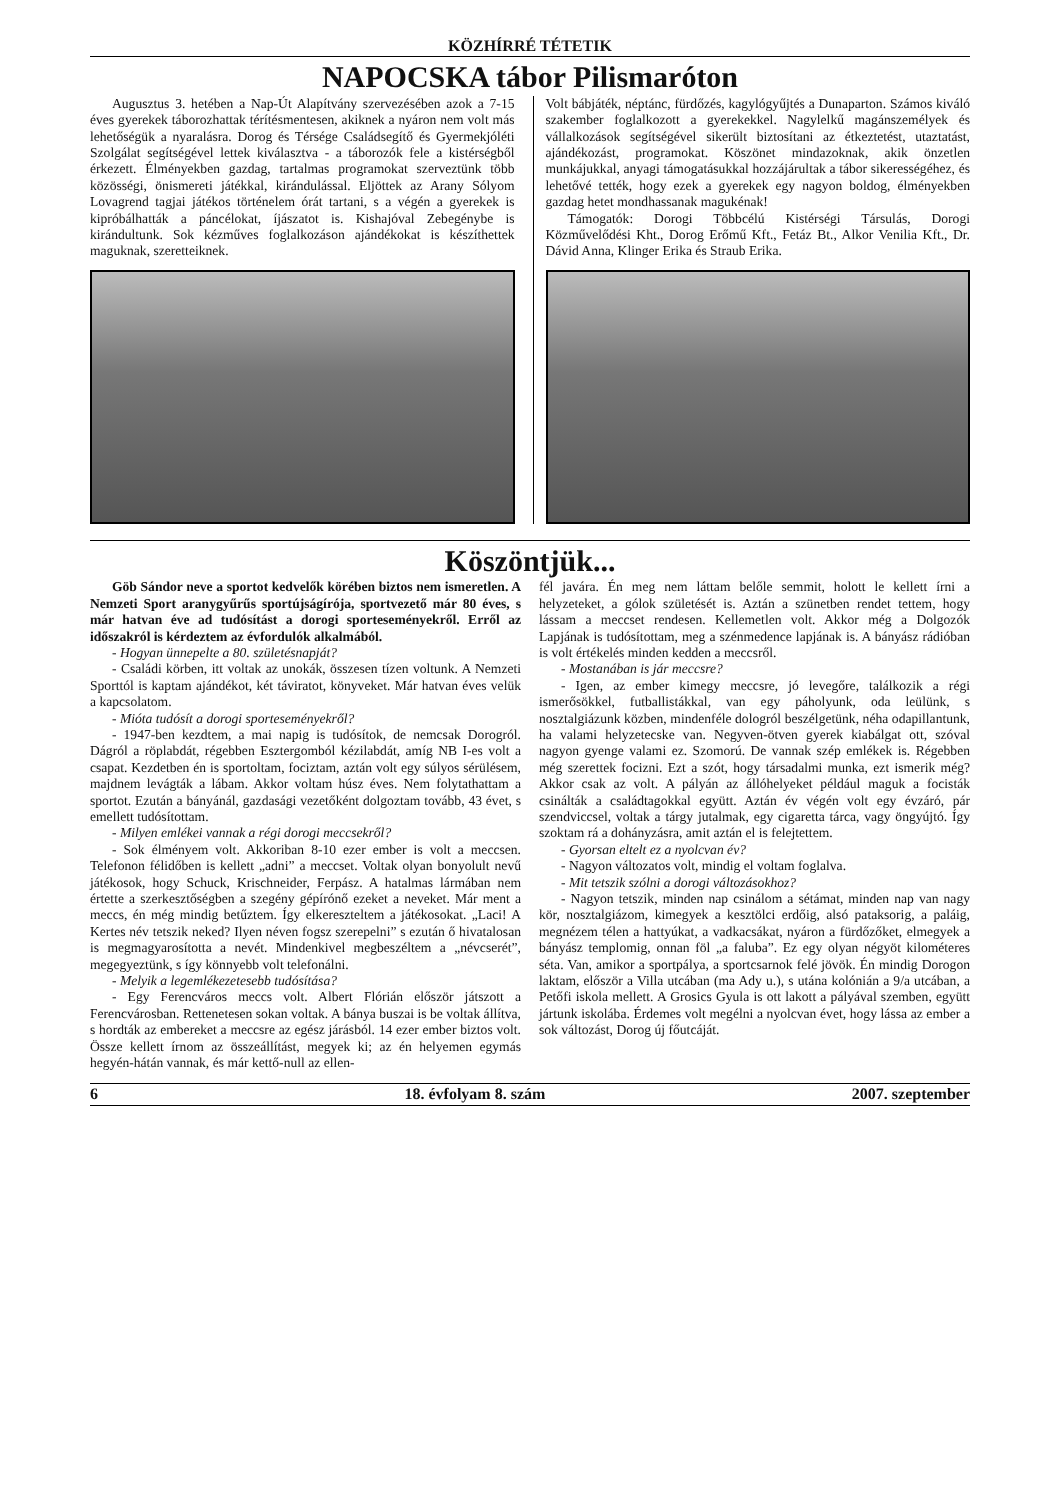KÖZHÍRRÉ TÉTETIK
NAPOCSKA tábor Pilismaróton
Augusztus 3. hetében a Nap-Út Alapítvány szervezésében azok a 7-15 éves gyerekek táborozhattak térítésmentesen, akiknek a nyáron nem volt más lehetőségük a nyaralásra. Dorog és Térsége Családsegítő és Gyermekjóléti Szolgálat segítségével lettek kiválasztva - a táborozók fele a kistérségből érkezett. Élményekben gazdag, tartalmas programokat szerveztünk több közösségi, önismereti játékkal, kirándulással. Eljöttek az Arany Sólyom Lovagrend tagjai játékos történelem órát tartani, s a végén a gyerekek is kipróbálhatták a páncélokat, íjászatot is. Kishajóval Zebegénybe is kirándultunk. Sok kézműves foglalkozáson ajándékokat is készíthettek maguknak, szeretteiknek.
Volt bábjáték, néptánc, fürdőzés, kagylógyűjtés a Dunaparton. Számos kiváló szakember foglalkozott a gyerekekkel. Nagylelkű magánszemélyek és vállalkozások segítségével sikerült biztosítani az étkeztetést, utaztatást, ajándékozást, programokat. Köszönet mindazoknak, akik önzetlen munkájukkal, anyagi támogatásukkal hozzájárultak a tábor sikerességéhez, és lehetővé tették, hogy ezek a gyerekek egy nagyon boldog, élményekben gazdag hetet mondhassanak magukénak!
Támogatók: Dorogi Többcélú Kistérségi Társulás, Dorogi Közművelődési Kht., Dorog Erőmű Kft., Fetáz Bt., Alkor Venilia Kft., Dr. Dávid Anna, Klinger Erika és Straub Erika.
Köszöntjük...
Göb Sándor neve a sportot kedvelők körében biztos nem ismeretlen. A Nemzeti Sport aranygyűrűs sportújságírója, sportvezető már 80 éves, s már hatvan éve ad tudósítást a dorogi sporteseményekről. Erről az időszakról is kérdeztem az évfordulók alkalmából.
- Hogyan ünnepelte a 80. születésnapját?
- Családi körben, itt voltak az unokák, összesen tízen voltunk. A Nemzeti Sporttól is kaptam ajándékot, két táviratot, könyveket. Már hatvan éves velük a kapcsolatom.
- Mióta tudósít a dorogi sporteseményekről?
- 1947-ben kezdtem, a mai napig is tudósítok, de nemcsak Dorogról. Dágról a röplabdát, régebben Esztergomból kézilabdát, amíg NB I-es volt a csapat. Kezdetben én is sportoltam, fociztam, aztán volt egy súlyos sérülésem, majdnem levágták a lábam. Akkor voltam húsz éves. Nem folytathattam a sportot. Ezután a bányánál, gazdasági vezetőként dolgoztam tovább, 43 évet, s emellett tudósítottam.
- Milyen emlékei vannak a régi dorogi meccsekről?
- Sok élményem volt. Akkoriban 8-10 ezer ember is volt a meccsen. Telefonon félidőben is kellett „adni” a meccset. Voltak olyan bonyolult nevű játékosok, hogy Schuck, Krischneider, Ferpász. A hatalmas lármában nem értette a szerkesztőségben a szegény gépírónő ezeket a neveket. Már ment a meccs, én még mindig betűztem. Így elkereszteltem a játékosokat. „Laci! A Kertes név tetszik neked? Ilyen néven fogsz szerepelni” s ezután ő hivatalosan is megmagyarosította a nevét. Mindenkivel megbeszéltem a „névcserét”, megegyeztünk, s így könnyebb volt telefonálni.
- Melyik a legemlékezetesebb tudósítása?
- Egy Ferencváros meccs volt. Albert Flórián először játszott a Ferencvárosban. Rettenetesen sokan voltak. A bánya buszai is be voltak állítva, s hordták az embereket a meccsre az egész járásból. 14 ezer ember biztos volt. Össze kellett írnom az összeállítást, megyek ki; az én helyemen egymás hegyén-hátán vannak, és már kettő-null az ellen-
fél javára. Én meg nem láttam belőle semmit, holott le kellett írni a helyzeteket, a gólok születését is. Aztán a szünetben rendet tettem, hogy lássam a meccset rendesen. Kellemetlen volt. Akkor még a Dolgozók Lapjának is tudósítottam, meg a szénmedence lapjának is. A bányász rádióban is volt értékelés minden kedden a meccsről.
- Mostanában is jár meccsre?
- Igen, az ember kimegy meccsre, jó levegőre, találkozik a régi ismerősökkel, futballistákkal, van egy páholyunk, oda leülünk, s nosztalgiázunk közben, mindenféle dologról beszélgetünk, néha odapillantunk, ha valami helyzetecske van. Negyven-ötven gyerek kiabálgat ott, szóval nagyon gyenge valami ez. Szomorú. De vannak szép emlékek is. Régebben még szerettek focizni. Ezt a szót, hogy társadalmi munka, ezt ismerik még? Akkor csak az volt. A pályán az állóhelyeket például maguk a focisták csinálták a családtagokkal együtt. Aztán év végén volt egy évzáró, pár szendviccsel, voltak a tárgy jutalmak, egy cigaretta tárca, vagy öngyújtó. Így szoktam rá a dohányzásra, amit aztán el is felejtettem.
- Gyorsan eltelt ez a nyolcvan év?
- Nagyon változatos volt, mindig el voltam foglalva.
- Mit tetszik szólni a dorogi változásokhoz?
- Nagyon tetszik, minden nap csinálom a sétámat, minden nap van nagy kör, nosztalgiázom, kimegyek a kesztölci erdőig, alsó pataksorig, a paláig, megnézem télen a hattyúkat, a vadkacsákat, nyáron a fürdőzőket, elmegyek a bányász templomig, onnan föl „a faluba”. Ez egy olyan négyöt kilométeres séta. Van, amikor a sportpálya, a sportcsarnok felé jövök. Én mindig Dorogon laktam, először a Villa utcában (ma Ady u.), s utána kolónián a 9/a utcában, a Petőfi iskola mellett. A Grosics Gyula is ott lakott a pályával szemben, együtt jártunk iskolába. Érdemes volt megélni a nyolcvan évet, hogy lássa az ember a sok változást, Dorog új főutcáját.
6 18. évfolyam 8. szám 2007. szeptember